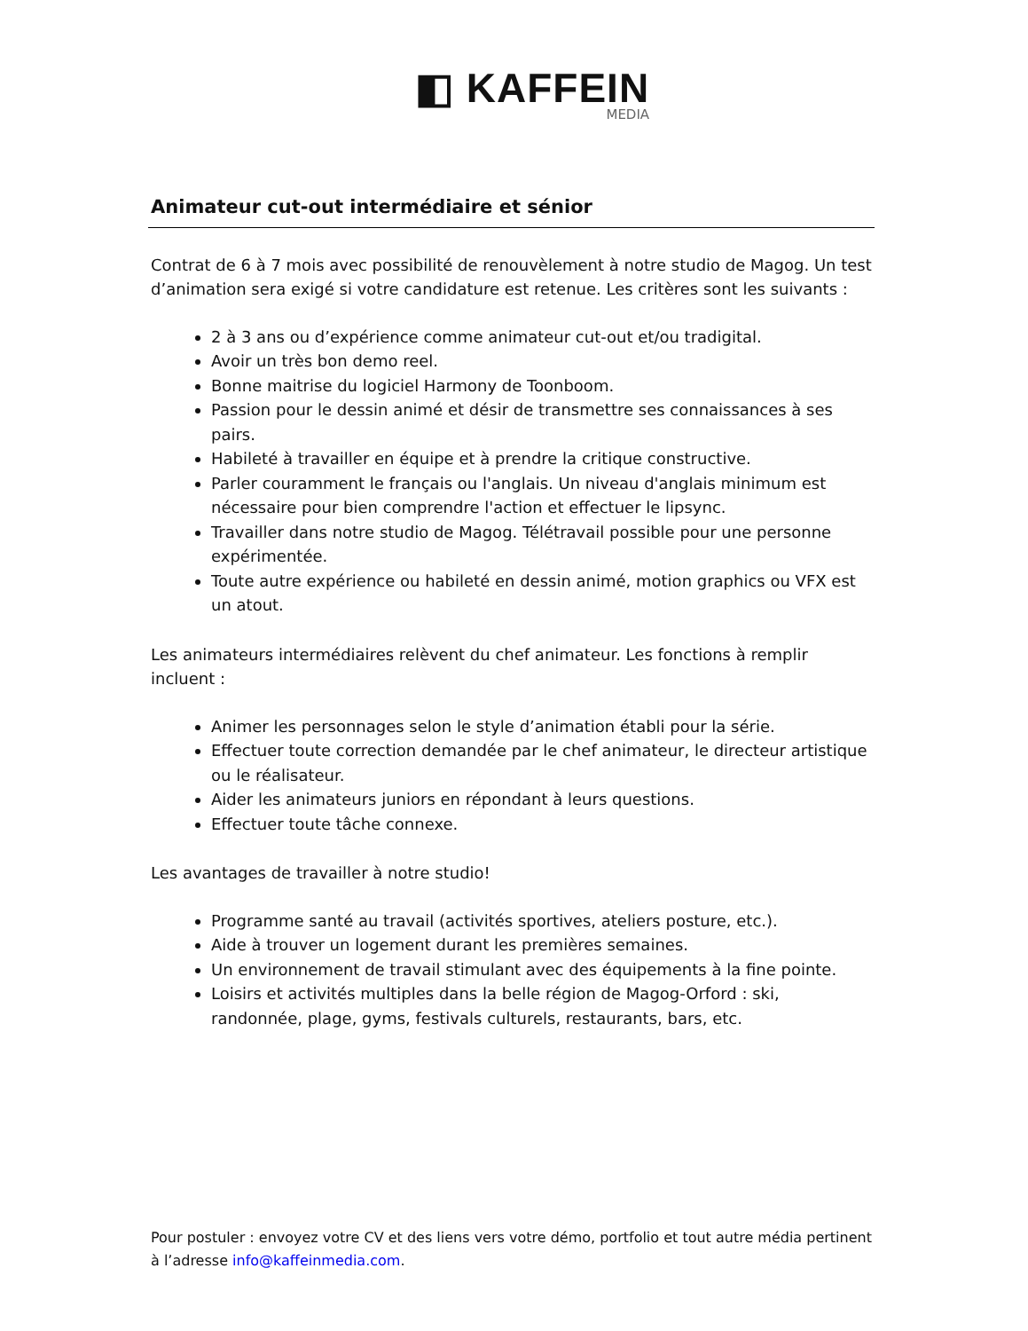◧ KAFFEIN
MEDIA
Animateur cut-out intermédiaire et sénior
Contrat de 6 à 7 mois avec possibilité de renouvèlement à notre studio de Magog. Un test d’animation sera exigé si votre candidature est retenue. Les critères sont les suivants :
2 à 3 ans ou d’expérience comme animateur cut-out et/ou tradigital.
Avoir un très bon demo reel.
Bonne maitrise du logiciel Harmony de Toonboom.
Passion pour le dessin animé et désir de transmettre ses connaissances à ses pairs.
Habileté à travailler en équipe et à prendre la critique constructive.
Parler couramment le français ou l'anglais. Un niveau d'anglais minimum est nécessaire pour bien comprendre l'action et effectuer le lipsync.
Travailler dans notre studio de Magog. Télétravail possible pour une personne expérimentée.
Toute autre expérience ou habileté en dessin animé, motion graphics ou VFX est un atout.
Les animateurs intermédiaires relèvent du chef animateur. Les fonctions à remplir incluent :
Animer les personnages selon le style d’animation établi pour la série.
Effectuer toute correction demandée par le chef animateur, le directeur artistique ou le réalisateur.
Aider les animateurs juniors en répondant à leurs questions.
Effectuer toute tâche connexe.
Les avantages de travailler à notre studio!
Programme santé au travail (activités sportives, ateliers posture, etc.).
Aide à trouver un logement durant les premières semaines.
Un environnement de travail stimulant avec des équipements à la fine pointe.
Loisirs et activités multiples dans la belle région de Magog-Orford : ski, randonnée, plage, gyms, festivals culturels, restaurants, bars, etc.
Pour postuler : envoyez votre CV et des liens vers votre démo, portfolio et tout autre média pertinent à l’adresse info@kaffeinmedia.com.